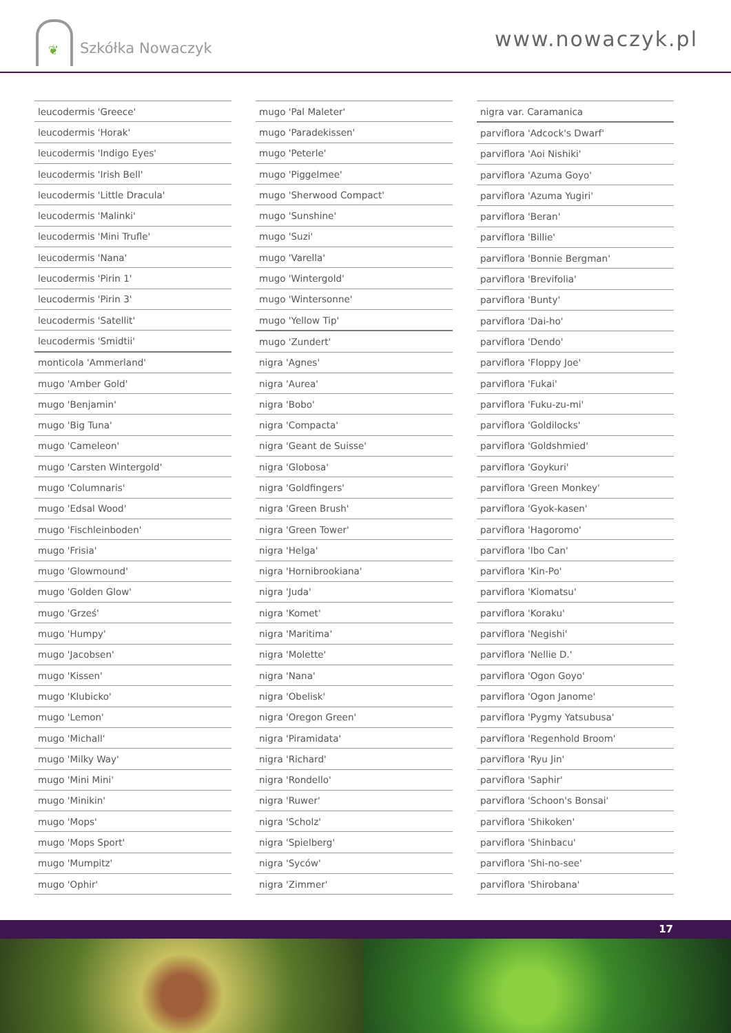❦
Szkółka Nowaczyk
www.nowaczyk.pl
| leucodermis 'Greece' |
| leucodermis 'Horak' |
| leucodermis 'Indigo Eyes' |
| leucodermis 'Irish Bell' |
| leucodermis 'Little Dracula' |
| leucodermis 'Malinki' |
| leucodermis 'Mini Trufle' |
| leucodermis 'Nana' |
| leucodermis 'Pirin 1' |
| leucodermis 'Pirin 3' |
| leucodermis 'Satellit' |
| leucodermis 'Smidtii' |
| monticola 'Ammerland' |
| mugo 'Amber Gold' |
| mugo 'Benjamin' |
| mugo 'Big Tuna' |
| mugo 'Cameleon' |
| mugo 'Carsten Wintergold' |
| mugo 'Columnaris' |
| mugo 'Edsal Wood' |
| mugo 'Fischleinboden' |
| mugo 'Frisia' |
| mugo 'Glowmound' |
| mugo 'Golden Glow' |
| mugo 'Grześ' |
| mugo 'Humpy' |
| mugo 'Jacobsen' |
| mugo 'Kissen' |
| mugo 'Klubicko' |
| mugo 'Lemon' |
| mugo 'Michall' |
| mugo 'Milky Way' |
| mugo 'Mini Mini' |
| mugo 'Minikin' |
| mugo 'Mops' |
| mugo 'Mops Sport' |
| mugo 'Mumpitz' |
| mugo 'Ophir' |
| mugo 'Pal Maleter' |
| mugo 'Paradekissen' |
| mugo 'Peterle' |
| mugo 'Piggelmee' |
| mugo 'Sherwood Compact' |
| mugo 'Sunshine' |
| mugo 'Suzi' |
| mugo 'Varella' |
| mugo 'Wintergold' |
| mugo 'Wintersonne' |
| mugo 'Yellow Tip' |
| mugo 'Zundert' |
| nigra 'Agnes' |
| nigra 'Aurea' |
| nigra 'Bobo' |
| nigra 'Compacta' |
| nigra 'Geant de Suisse' |
| nigra 'Globosa' |
| nigra 'Goldfingers' |
| nigra 'Green Brush' |
| nigra 'Green Tower' |
| nigra 'Helga' |
| nigra 'Hornibrookiana' |
| nigra 'Juda' |
| nigra 'Komet' |
| nigra 'Maritima' |
| nigra 'Molette' |
| nigra 'Nana' |
| nigra 'Obelisk' |
| nigra 'Oregon Green' |
| nigra 'Piramidata' |
| nigra 'Richard' |
| nigra 'Rondello' |
| nigra 'Ruwer' |
| nigra 'Scholz' |
| nigra 'Spielberg' |
| nigra 'Syców' |
| nigra 'Zimmer' |
| nigra var. Caramanica |
| parviflora 'Adcock's Dwarf' |
| parviflora 'Aoi Nishiki' |
| parviflora 'Azuma Goyo' |
| parviflora 'Azuma Yugiri' |
| parviflora 'Beran' |
| parviflora 'Billie' |
| parviflora 'Bonnie Bergman' |
| parviflora 'Brevifolia' |
| parviflora 'Bunty' |
| parviflora 'Dai-ho' |
| parviflora 'Dendo' |
| parviflora 'Floppy Joe' |
| parviflora 'Fukai' |
| parviflora 'Fuku-zu-mi' |
| parviflora 'Goldilocks' |
| parviflora 'Goldshmied' |
| parviflora 'Goykuri' |
| parviflora 'Green Monkey' |
| parviflora 'Gyok-kasen' |
| parviflora 'Hagoromo' |
| parviflora 'Ibo Can' |
| parviflora 'Kin-Po' |
| parviflora 'Kiomatsu' |
| parviflora 'Koraku' |
| parviflora 'Negishi' |
| parviflora 'Nellie D.' |
| parviflora 'Ogon Goyo' |
| parviflora 'Ogon Janome' |
| parviflora 'Pygmy Yatsubusa' |
| parviflora 'Regenhold Broom' |
| parviflora 'Ryu Jin' |
| parviflora 'Saphir' |
| parviflora 'Schoon's Bonsai' |
| parviflora 'Shikoken' |
| parviflora 'Shinbacu' |
| parviflora 'Shi-no-see' |
| parviflora 'Shirobana' |
17